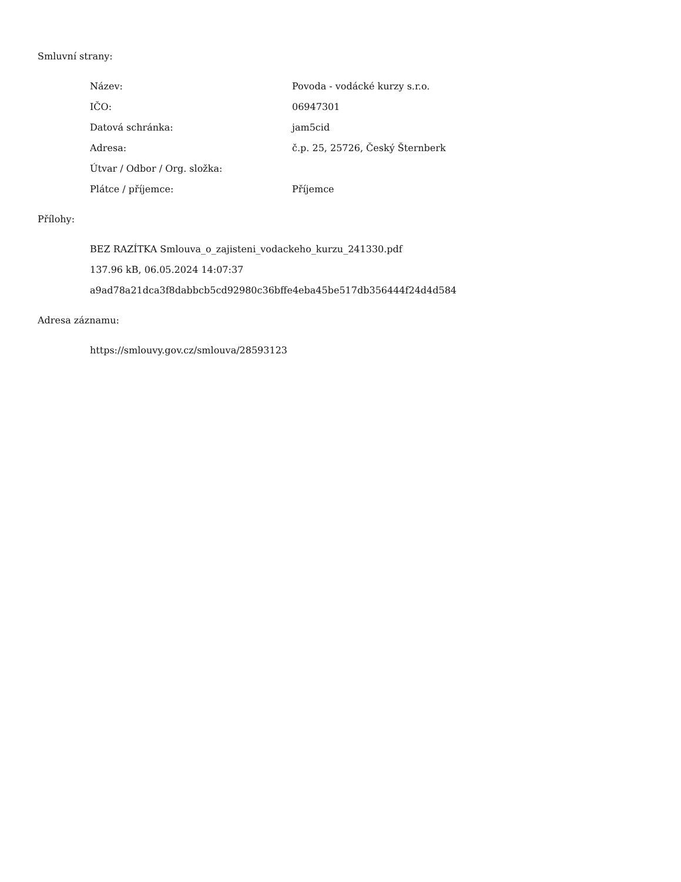Smluvní strany:
| Název: | Povoda - vodácké kurzy s.r.o. |
| IČO: | 06947301 |
| Datová schránka: | jam5cid |
| Adresa: | č.p. 25, 25726, Český Šternberk |
| Útvar / Odbor / Org. složka: | |
| Plátce / příjemce: | Příjemce |
Přílohy:
BEZ RAZÍTKA Smlouva_o_zajisteni_vodackeho_kurzu_241330.pdf
137.96 kB, 06.05.2024 14:07:37
a9ad78a21dca3f8dabbcb5cd92980c36bffe4eba45be517db356444f24d4d584
Adresa záznamu:
https://smlouvy.gov.cz/smlouva/28593123